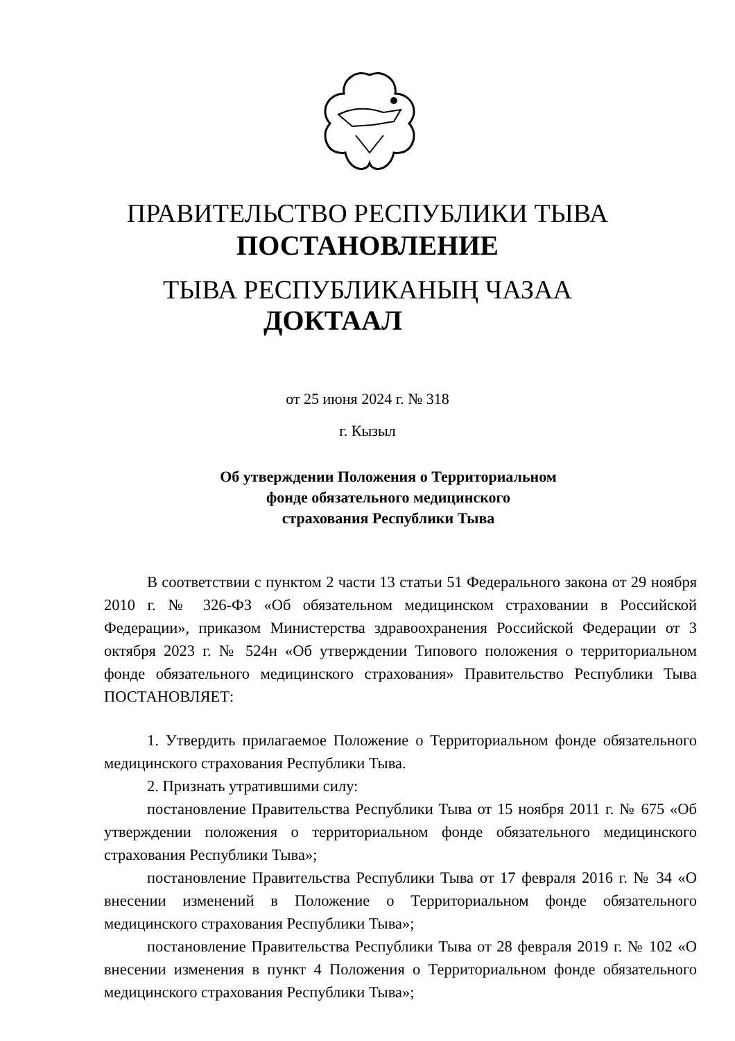ПРАВИТЕЛЬСТВО РЕСПУБЛИКИ ТЫВА
ПОСТАНОВЛЕНИЕ
ТЫВА РЕСПУБЛИКАНЫҢ ЧАЗАА
ДОКТААЛ
от 25 июня 2024 г. № 318
г. Кызыл
Об утверждении Положения о Территориальном
фонде обязательного медицинского
страхования Республики Тыва
В соответствии с пунктом 2 части 13 статьи 51 Федерального закона от 29 ноября 2010 г. № 326-ФЗ «Об обязательном медицинском страховании в Российской Федерации», приказом Министерства здравоохранения Российской Федерации от 3 октября 2023 г. № 524н «Об утверждении Типового положения о территориальном фонде обязательного медицинского страхования» Правительство Республики Тыва ПОСТАНОВЛЯЕТ:
1. Утвердить прилагаемое Положение о Территориальном фонде обязательного медицинского страхования Республики Тыва.
2. Признать утратившими силу:
постановление Правительства Республики Тыва от 15 ноября 2011 г. № 675 «Об утверждении положения о территориальном фонде обязательного медицинского страхования Республики Тыва»;
постановление Правительства Республики Тыва от 17 февраля 2016 г. № 34 «О внесении изменений в Положение о Территориальном фонде обязательного медицинского страхования Республики Тыва»;
постановление Правительства Республики Тыва от 28 февраля 2019 г. № 102 «О внесении изменения в пункт 4 Положения о Территориальном фонде обязательного медицинского страхования Республики Тыва»;